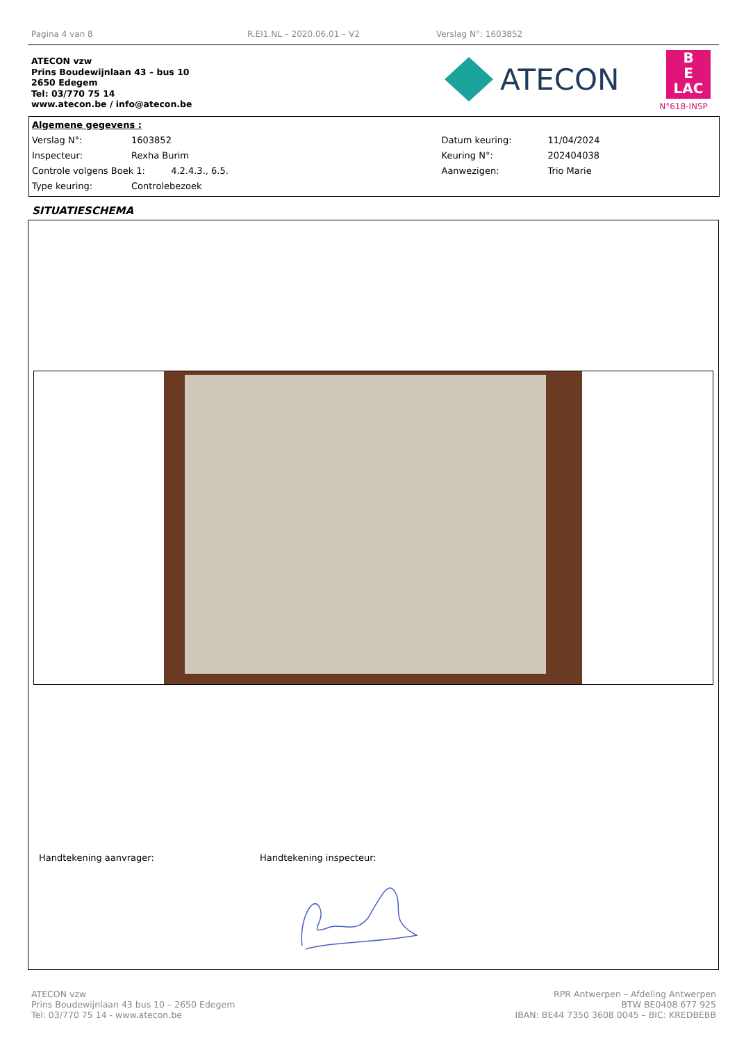Pagina 4 van 8 R.EI1.NL – 2020.06.01 – V2 Verslag N°: 1603852
ATECON vzw
Prins Boudewijnlaan 43 – bus 10
2650 Edegem
Tel: 03/770 75 14
www.atecon.be / info@atecon.be
ATECON
B
E
LAC
N°618-INSP
| Algemene gegevens : | | | |
| Verslag N°: | 1603852 | Datum keuring: | 11/04/2024 |
| Inspecteur: | Rexha Burim | Keuring N°: | 202404038 |
| Controle volgens Boek 1: 4.2.4.3., 6.5. | | Aanwezigen: | Trio Marie |
| Type keuring: | Controlebezoek | | |
SITUATIESCHEMA
Handtekening aanvrager: Handtekening inspecteur:
ATECON vzw
Prins Boudewijnlaan 43 bus 10 – 2650 Edegem
Tel: 03/770 75 14 - www.atecon.be
RPR Antwerpen – Afdeling Antwerpen
BTW BE0408 677 925
IBAN: BE44 7350 3608 0045 – BIC: KREDBEBB